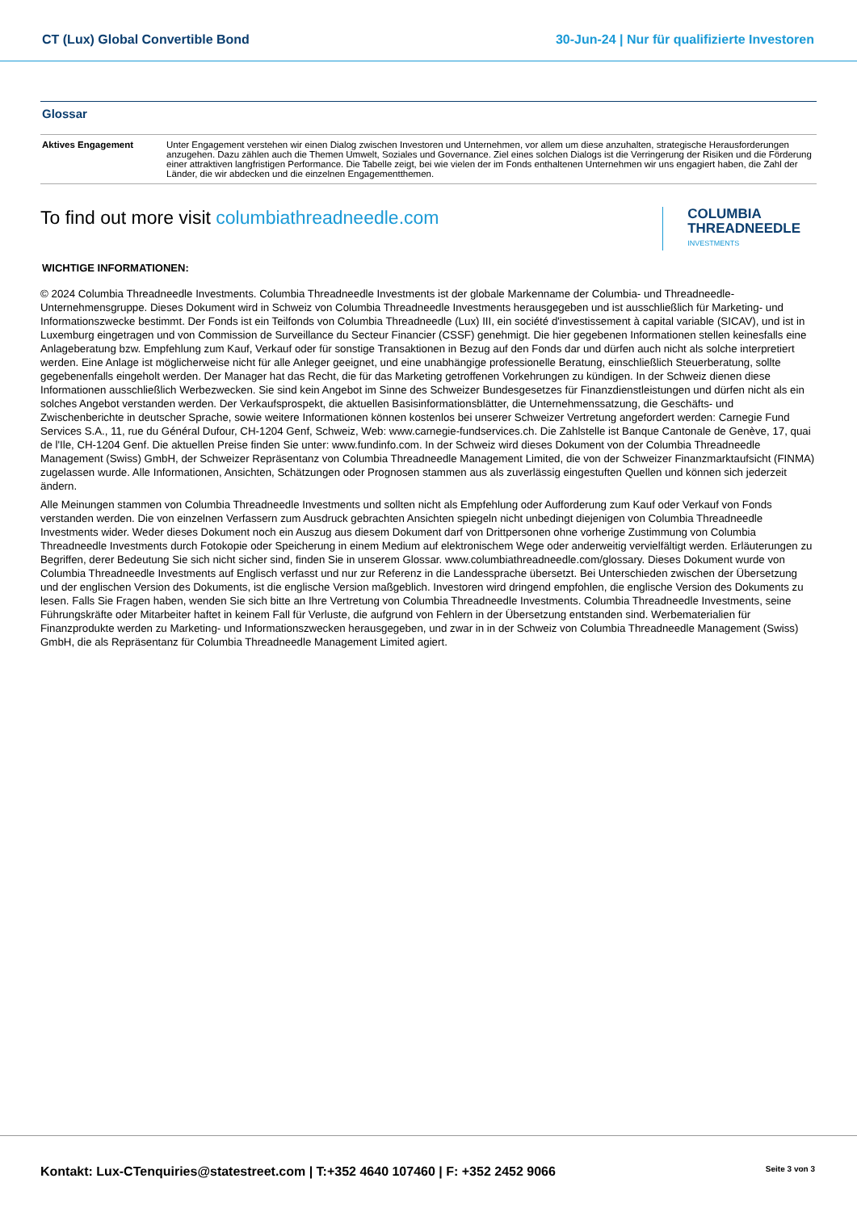CT (Lux) Global Convertible Bond
30-Jun-24 | Nur für qualifizierte Investoren
Glossar
| Aktives Engagement | Unter Engagement verstehen wir einen Dialog zwischen Investoren und Unternehmen, vor allem um diese anzuhalten, strategische Herausforderungen anzugehen. Dazu zählen auch die Themen Umwelt, Soziales und Governance. Ziel eines solchen Dialogs ist die Verringerung der Risiken und die Förderung einer attraktiven langfristigen Performance. Die Tabelle zeigt, bei wie vielen der im Fonds enthaltenen Unternehmen wir uns engagiert haben, die Zahl der Länder, die wir abdecken und die einzelnen Engagementthemen. |
To find out more visit columbiathreadneedle.com
COLUMBIA
THREADNEEDLE
INVESTMENTS
WICHTIGE INFORMATIONEN:
© 2024 Columbia Threadneedle Investments. Columbia Threadneedle Investments ist der globale Markenname der Columbia- und Threadneedle-Unternehmensgruppe. Dieses Dokument wird in Schweiz von Columbia Threadneedle Investments herausgegeben und ist ausschließlich für Marketing- und Informationszwecke bestimmt. Der Fonds ist ein Teilfonds von Columbia Threadneedle (Lux) III, ein société d'investissement à capital variable (SICAV), und ist in Luxemburg eingetragen und von Commission de Surveillance du Secteur Financier (CSSF) genehmigt. Die hier gegebenen Informationen stellen keinesfalls eine Anlageberatung bzw. Empfehlung zum Kauf, Verkauf oder für sonstige Transaktionen in Bezug auf den Fonds dar und dürfen auch nicht als solche interpretiert werden. Eine Anlage ist möglicherweise nicht für alle Anleger geeignet, und eine unabhängige professionelle Beratung, einschließlich Steuerberatung, sollte gegebenenfalls eingeholt werden. Der Manager hat das Recht, die für das Marketing getroffenen Vorkehrungen zu kündigen. In der Schweiz dienen diese Informationen ausschließlich Werbezwecken. Sie sind kein Angebot im Sinne des Schweizer Bundesgesetzes für Finanzdienstleistungen und dürfen nicht als ein solches Angebot verstanden werden. Der Verkaufsprospekt, die aktuellen Basisinformationsblätter, die Unternehmenssatzung, die Geschäfts- und Zwischenberichte in deutscher Sprache, sowie weitere Informationen können kostenlos bei unserer Schweizer Vertretung angefordert werden: Carnegie Fund Services S.A., 11, rue du Général Dufour, CH-1204 Genf, Schweiz, Web: www.carnegie-fundservices.ch. Die Zahlstelle ist Banque Cantonale de Genève, 17, quai de l'Ile, CH-1204 Genf. Die aktuellen Preise finden Sie unter: www.fundinfo.com. In der Schweiz wird dieses Dokument von der Columbia Threadneedle Management (Swiss) GmbH, der Schweizer Repräsentanz von Columbia Threadneedle Management Limited, die von der Schweizer Finanzmarktaufsicht (FINMA) zugelassen wurde. Alle Informationen, Ansichten, Schätzungen oder Prognosen stammen aus als zuverlässig eingestuften Quellen und können sich jederzeit ändern.
Alle Meinungen stammen von Columbia Threadneedle Investments und sollten nicht als Empfehlung oder Aufforderung zum Kauf oder Verkauf von Fonds verstanden werden. Die von einzelnen Verfassern zum Ausdruck gebrachten Ansichten spiegeln nicht unbedingt diejenigen von Columbia Threadneedle Investments wider. Weder dieses Dokument noch ein Auszug aus diesem Dokument darf von Drittpersonen ohne vorherige Zustimmung von Columbia Threadneedle Investments durch Fotokopie oder Speicherung in einem Medium auf elektronischem Wege oder anderweitig vervielfältigt werden. Erläuterungen zu Begriffen, derer Bedeutung Sie sich nicht sicher sind, finden Sie in unserem Glossar. www.columbiathreadneedle.com/glossary. Dieses Dokument wurde von Columbia Threadneedle Investments auf Englisch verfasst und nur zur Referenz in die Landessprache übersetzt. Bei Unterschieden zwischen der Übersetzung und der englischen Version des Dokuments, ist die englische Version maßgeblich. Investoren wird dringend empfohlen, die englische Version des Dokuments zu lesen. Falls Sie Fragen haben, wenden Sie sich bitte an Ihre Vertretung von Columbia Threadneedle Investments. Columbia Threadneedle Investments, seine Führungskräfte oder Mitarbeiter haftet in keinem Fall für Verluste, die aufgrund von Fehlern in der Übersetzung entstanden sind. Werbematerialien für Finanzprodukte werden zu Marketing- und Informationszwecken herausgegeben, und zwar in in der Schweiz von Columbia Threadneedle Management (Swiss) GmbH, die als Repräsentanz für Columbia Threadneedle Management Limited agiert.
Kontakt: Lux-CTenquiries@statestreet.com | T:+352 4640 107460 | F: +352 2452 9066
Seite 3 von 3